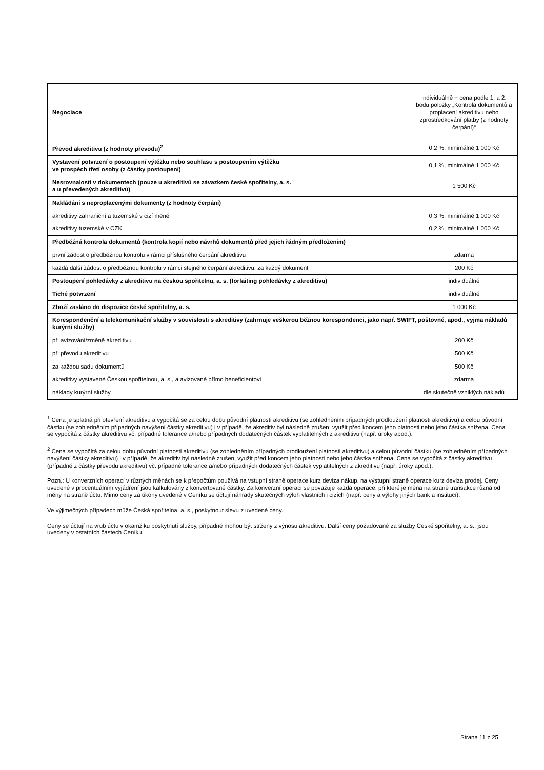| Negociace | individuálně + cena podle 1. a 2. bodu položky „Kontrola dokumentů a proplacení akreditivu nebo zprostředkování platby (z hodnoty čerpání)“ |
| Převod akreditivu (z hodnoty převodu)<sup>2</sup> | 0,2 %, minimálně 1 000 Kč |
| Vystavení potvrzení o postoupení výtěžku nebo souhlasu s postoupením výtěžku ve prospěch třetí osoby (z částky postoupení) | 0,1 %, minimálně 1 000 Kč |
| Nesrovnalosti v dokumentech (pouze u akreditivů se závazkem české spořitelny, a. s. a u převedených akreditivů) | 1 500 Kč |
| Nakládání s neproplacenými dokumenty (z hodnoty čerpání) | |
| akreditivy zahraniční a tuzemské v cizí měně | 0,3 %, minimálně 1 000 Kč |
| akreditivy tuzemské v CZK | 0,2 %, minimálně 1 000 Kč |
| Předběžná kontrola dokumentů (kontrola kopií nebo návrhů dokumentů před jejich řádným předložením) | |
| první žádost o předběžnou kontrolu v rámci příslušného čerpání akreditivu | zdarma |
| každá další žádost o předběžnou kontrolu v rámci stejného čerpání akreditivu, za každý dokument | 200 Kč |
| Postoupení pohledávky z akreditivu na českou spořitelnu, a. s. (forfaiting pohledávky z akreditivu) | individuálně |
| Tiché potvrzení | individuálně |
| Zboží zasláno do dispozice české spořitelny, a. s. | 1 000 Kč |
| Korespondenční a telekomunikační služby v souvislosti s akreditivy (zahrnuje veškerou běžnou korespondenci, jako např. SWIFT, poštovné, apod., vyjma nákladů kurýrní služby) | |
| při avizování/změně akreditivu | 200 Kč |
| při převodu akreditivu | 500 Kč |
| za každou sadu dokumentů | 500 Kč |
| akreditivy vystavené Českou spořitelnou, a. s., a avizované přímo beneficientovi | zdarma |
| náklady kurýrní služby | dle skutečně vzniklých nákladů |
<sup>1</sup> Cena je splatná při otevření akreditivu a vypočítá se za celou dobu původní platnosti akreditivu (se zohledněním případných prodloužení platnosti akreditivu) a celou původní částku (se zohledněním případných navýšení částky akreditivu) i v případě, že akreditiv byl následně zrušen, využit před koncem jeho platnosti nebo jeho částka snížena. Cena se vypočítá z částky akreditivu vč. případné tolerance a/nebo případných dodatečných částek vyplatitelných z akreditivu (např. úroky apod.).
<sup>2</sup> Cena se vypočítá za celou dobu původní platnosti akreditivu (se zohledněním případných prodloužení platnosti akreditivu) a celou původní částku (se zohledněním případných navýšení částky akreditivu) i v případě, že akreditiv byl následně zrušen, využit před koncem jeho platnosti nebo jeho částka snížena. Cena se vypočítá z částky akreditivu (případně z částky převodu akreditivu) vč. případné tolerance a/nebo případných dodatečných částek vyplatitelných z akreditivu (např. úroky apod.).
Pozn.: U konverzních operací v různých měnách se k přepočtům používá na vstupní straně operace kurz deviza nákup, na výstupní straně operace kurz deviza prodej. Ceny uvedené v procentuálním vyjádření jsou kalkulovány z konvertované částky. Za konverzní operaci se považuje každá operace, při které je měna na straně transakce různá od měny na straně účtu. Mimo ceny za úkony uvedené v Ceníku se účtují náhrady skutečných výloh vlastních i cizích (např. ceny a výlohy jiných bank a institucí).
Ve výjimečných případech může Česká spořitelna, a. s., poskytnout slevu z uvedené ceny.
Ceny se účtují na vrub účtu v okamžiku poskytnutí služby, případně mohou být strženy z výnosu akreditivu. Další ceny požadované za služby České spořitelny, a. s., jsou uvedeny v ostatních částech Ceníku.
Strana 11 z 25